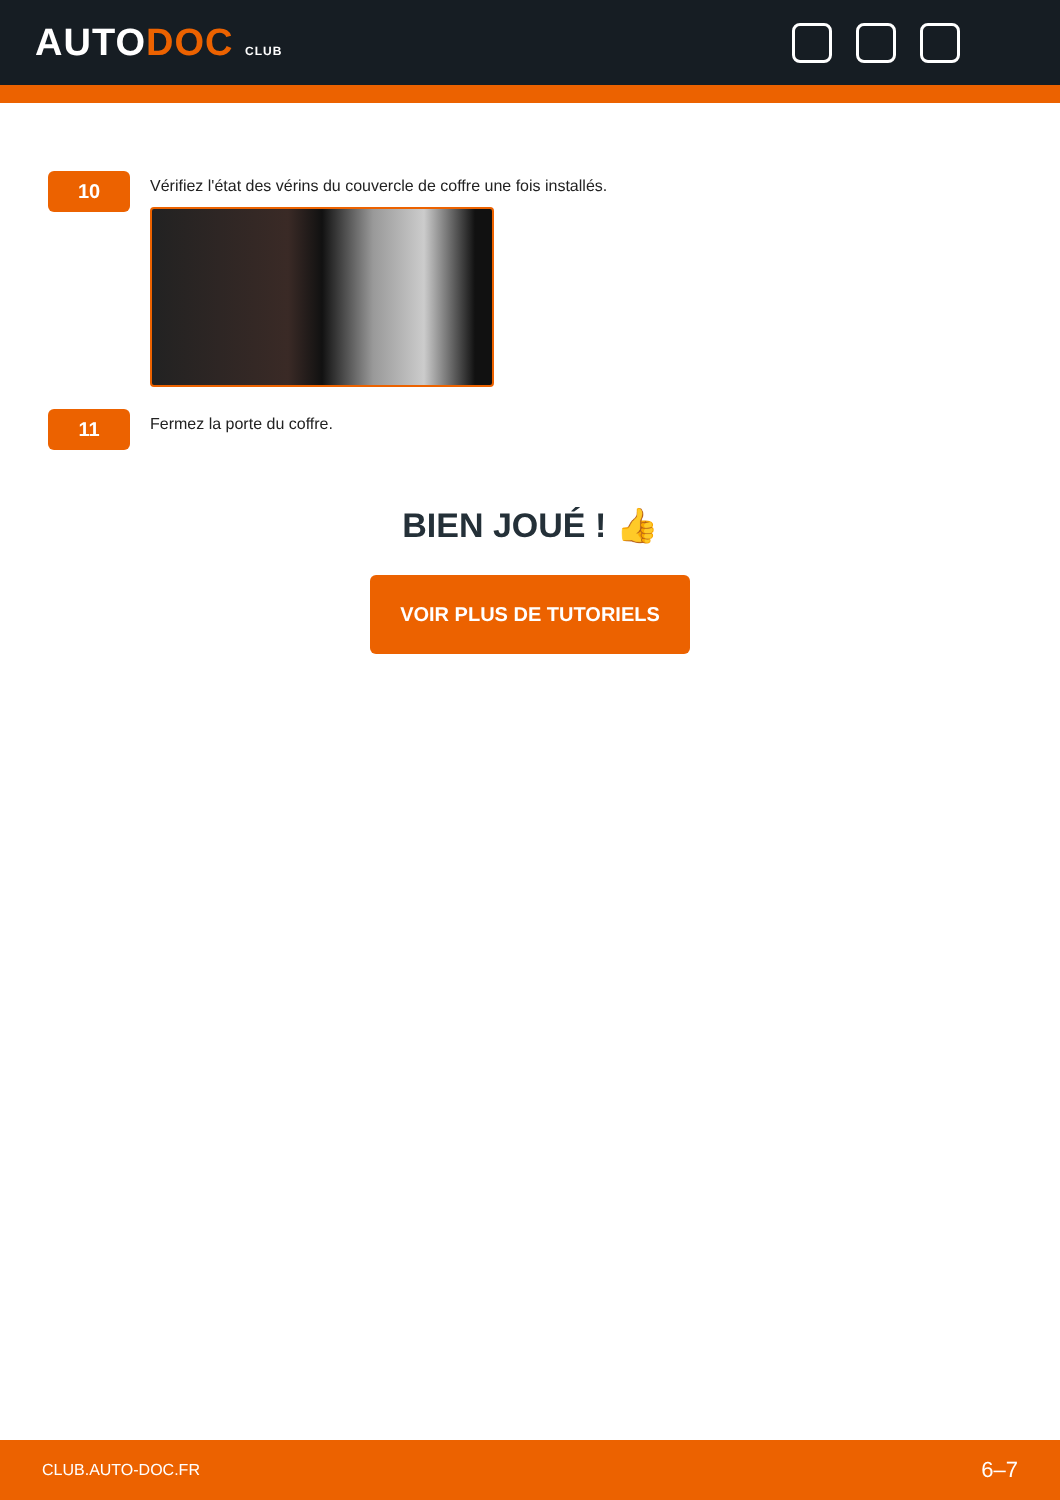AUTODOC CLUB
10
Vérifiez l'état des vérins du couvercle de coffre une fois installés.
11
Fermez la porte du coffre.
BIEN JOUÉ ! 👍
VOIR PLUS DE TUTORIELS
CLUB.AUTO-DOC.FR 6–7